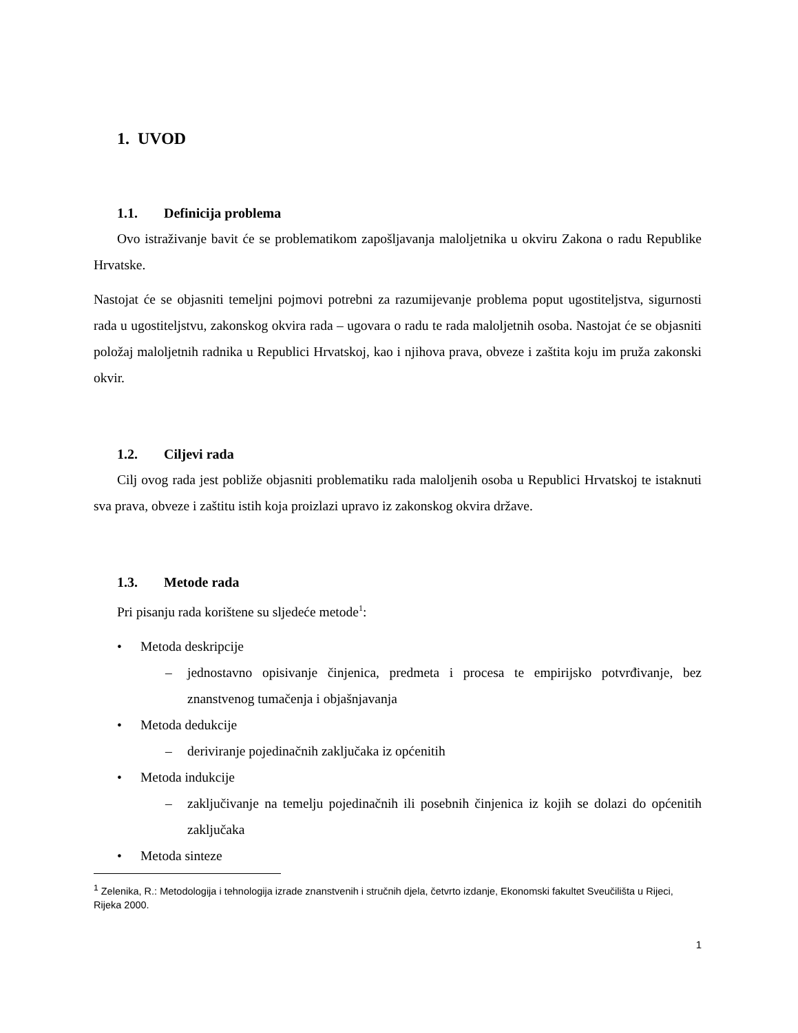1. UVOD
1.1. Definicija problema
Ovo istraživanje bavit će se problematikom zapošljavanja maloljetnika u okviru Zakona o radu Republike Hrvatske.
Nastojat će se objasniti temeljni pojmovi potrebni za razumijevanje problema poput ugostiteljstva, sigurnosti rada u ugostiteljstvu, zakonskog okvira rada – ugovara o radu te rada maloljetnih osoba. Nastojat će se objasniti položaj maloljetnih radnika u Republici Hrvatskoj, kao i njihova prava, obveze i zaštita koju im pruža zakonski okvir.
1.2. Ciljevi rada
Cilj ovog rada jest pobliže objasniti problematiku rada maloljenih osoba u Republici Hrvatskoj te istaknuti sva prava, obveze i zaštitu istih koja proizlazi upravo iz zakonskog okvira države.
1.3. Metode rada
Pri pisanju rada korištene su sljedeće metode<sup>1</sup>:
• Metoda deskripcije
– jednostavno opisivanje činjenica, predmeta i procesa te empirijsko potvrđivanje, bez znanstvenog tumačenja i objašnjavanja
• Metoda dedukcije
– deriviranje pojedinačnih zaključaka iz općenitih
• Metoda indukcije
– zaključivanje na temelju pojedinačnih ili posebnih činjenica iz kojih se dolazi do općenitih zaključaka
• Metoda sinteze
<sup>1</sup> Zelenika, R.: Metodologija i tehnologija izrade znanstvenih i stručnih djela, četvrto izdanje, Ekonomski fakultet Sveučilišta u Rijeci, Rijeka 2000.
1